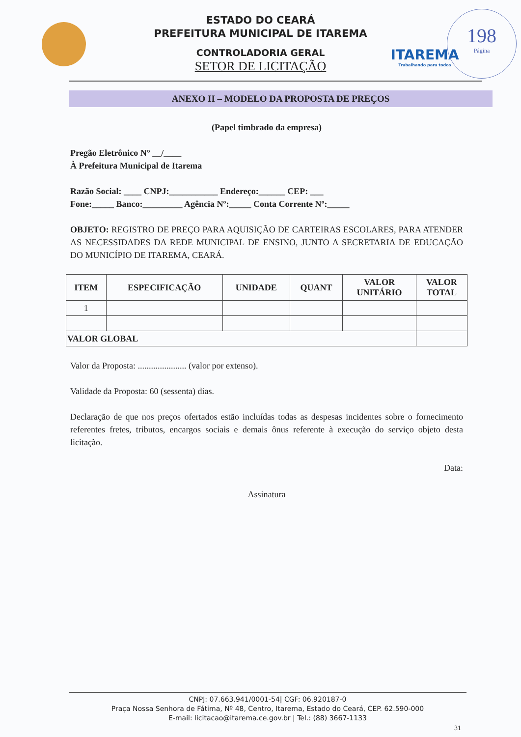ITAREMA
Trabalhando para todos
198
Página
ESTADO DO CEARÁ
PREFEITURA MUNICIPAL DE ITAREMA
CONTROLADORIA GERAL
SETOR DE LICITAÇÃO
ANEXO II – MODELO DA PROPOSTA DE PREÇOS
(Papel timbrado da empresa)
Pregão Eletrônico N° __/____
À Prefeitura Municipal de Itarema
Razão Social: ____ CNPJ:___________ Endereço:______ CEP: ___
Fone:_____ Banco:_________ Agência Nº:_____ Conta Corrente Nº:_____
OBJETO: REGISTRO DE PREÇO PARA AQUISIÇÃO DE CARTEIRAS ESCOLARES, PARA ATENDER AS NECESSIDADES DA REDE MUNICIPAL DE ENSINO, JUNTO A SECRETARIA DE EDUCAÇÃO DO MUNICÍPIO DE ITAREMA, CEARÁ.
| ITEM | ESPECIFICAÇÃO | UNIDADE | QUANT | VALOR UNITÁRIO | VALOR TOTAL |
| --- | --- | --- | --- | --- | --- |
| 1 | | | | | |
| VALOR GLOBAL | | | | | |
Valor da Proposta: ...................... (valor por extenso).
Validade da Proposta: 60 (sessenta) dias.
Declaração de que nos preços ofertados estão incluídas todas as despesas incidentes sobre o fornecimento referentes fretes, tributos, encargos sociais e demais ônus referente à execução do serviço objeto desta licitação.
Data:
Assinatura
CNPJ: 07.663.941/0001-54| CGF: 06.920187-0
Praça Nossa Senhora de Fátima, Nº 48, Centro, Itarema, Estado do Ceará, CEP. 62.590-000
E-mail: licitacao@itarema.ce.gov.br | Tel.: (88) 3667-1133
31